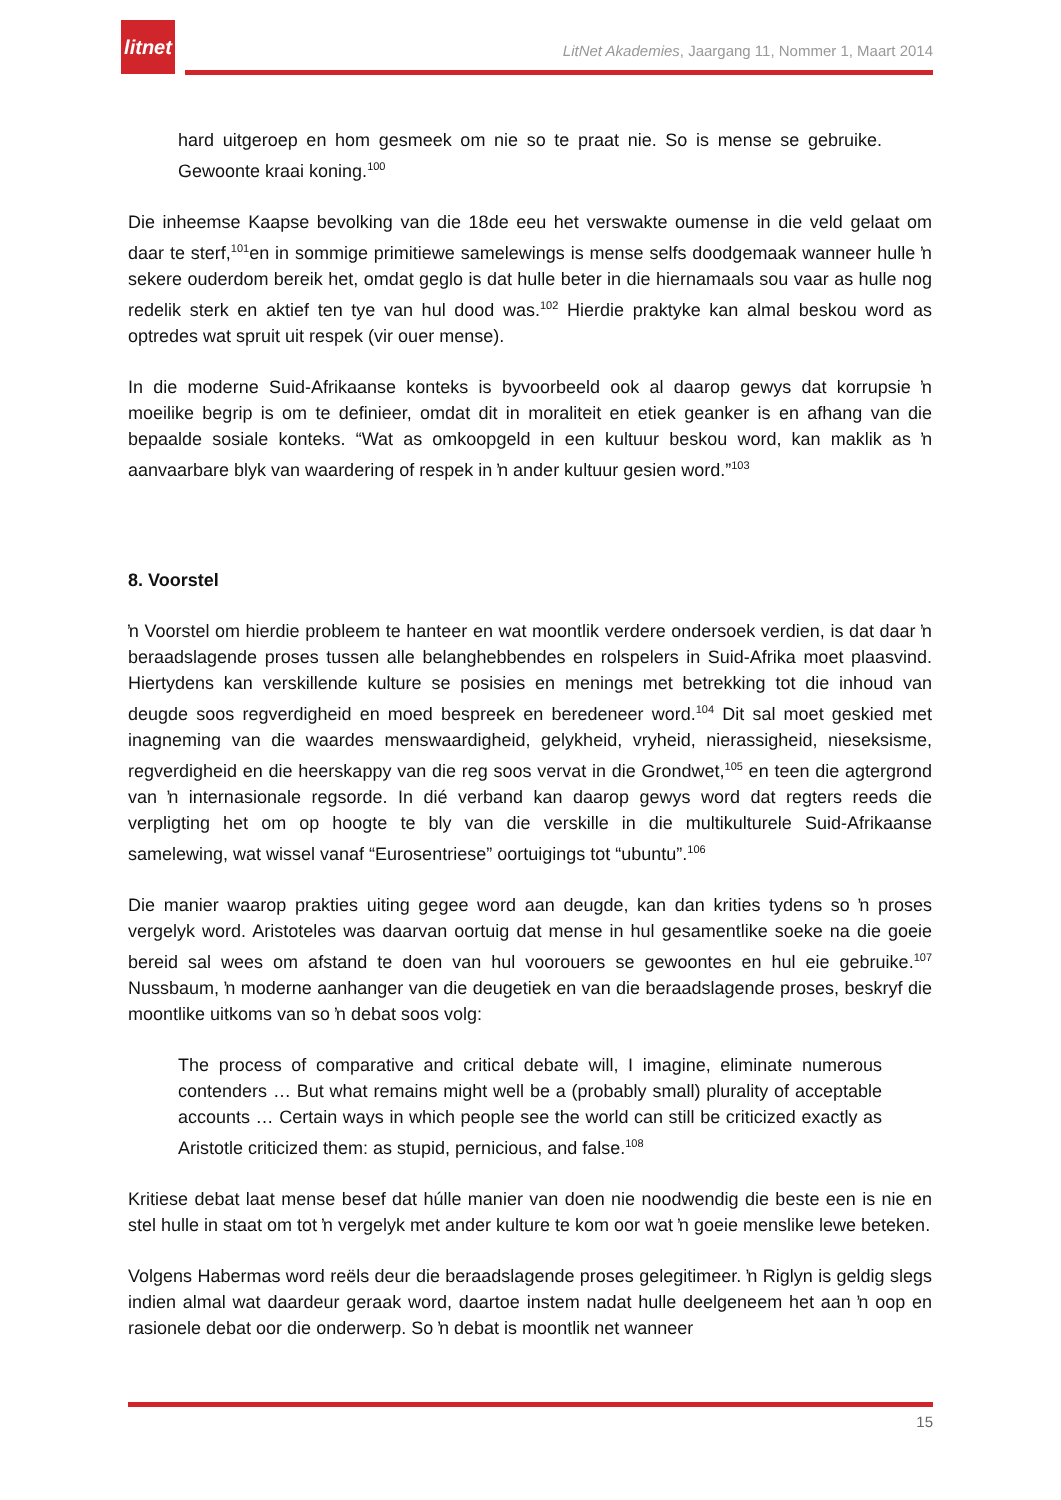litnet
LitNet Akademies, Jaargang 11, Nommer 1, Maart 2014
hard uitgeroep en hom gesmeek om nie so te praat nie. So is mense se gebruike. Gewoonte kraai koning.<sup>100</sup>
Die inheemse Kaapse bevolking van die 18de eeu het verswakte oumense in die veld gelaat om daar te sterf,<sup>101</sup>en in sommige primitiewe samelewings is mense selfs doodgemaak wanneer hulle ŉ sekere ouderdom bereik het, omdat geglo is dat hulle beter in die hiernamaals sou vaar as hulle nog redelik sterk en aktief ten tye van hul dood was.<sup>102</sup> Hierdie praktyke kan almal beskou word as optredes wat spruit uit respek (vir ouer mense).
In die moderne Suid-Afrikaanse konteks is byvoorbeeld ook al daarop gewys dat korrupsie ŉ moeilike begrip is om te definieer, omdat dit in moraliteit en etiek geanker is en afhang van die bepaalde sosiale konteks. “Wat as omkoopgeld in een kultuur beskou word, kan maklik as ŉ aanvaarbare blyk van waardering of respek in ŉ ander kultuur gesien word.”<sup>103</sup>
8. Voorstel
ŉ Voorstel om hierdie probleem te hanteer en wat moontlik verdere ondersoek verdien, is dat daar ŉ beraadslagende proses tussen alle belanghebbendes en rolspelers in Suid-Afrika moet plaasvind. Hiertydens kan verskillende kulture se posisies en menings met betrekking tot die inhoud van deugde soos regverdigheid en moed bespreek en beredeneer word.<sup>104</sup> Dit sal moet geskied met inagneming van die waardes menswaardigheid, gelykheid, vryheid, nierassigheid, nieseksisme, regverdigheid en die heerskappy van die reg soos vervat in die Grondwet,<sup>105</sup> en teen die agtergrond van ŉ internasionale regsorde. In dié verband kan daarop gewys word dat regters reeds die verpligting het om op hoogte te bly van die verskille in die multikulturele Suid-Afrikaanse samelewing, wat wissel vanaf “Eurosentriese” oortuigings tot “ubuntu”.<sup>106</sup>
Die manier waarop prakties uiting gegee word aan deugde, kan dan krities tydens so ŉ proses vergelyk word. Aristoteles was daarvan oortuig dat mense in hul gesamentlike soeke na die goeie bereid sal wees om afstand te doen van hul voorouers se gewoontes en hul eie gebruike.<sup>107</sup> Nussbaum, ŉ moderne aanhanger van die deugetiek en van die beraadslagende proses, beskryf die moontlike uitkoms van so ŉ debat soos volg:
The process of comparative and critical debate will, I imagine, eliminate numerous contenders … But what remains might well be a (probably small) plurality of acceptable accounts … Certain ways in which people see the world can still be criticized exactly as Aristotle criticized them: as stupid, pernicious, and false.<sup>108</sup>
Kritiese debat laat mense besef dat húlle manier van doen nie noodwendig die beste een is nie en stel hulle in staat om tot ŉ vergelyk met ander kulture te kom oor wat ŉ goeie menslike lewe beteken.
Volgens Habermas word reëls deur die beraadslagende proses gelegitimeer. ŉ Riglyn is geldig slegs indien almal wat daardeur geraak word, daartoe instem nadat hulle deelgeneem het aan ŉ oop en rasionele debat oor die onderwerp. So ŉ debat is moontlik net wanneer
15